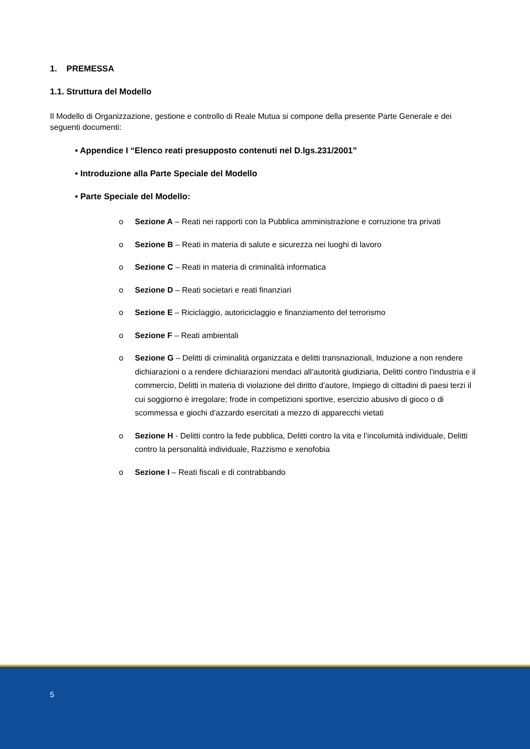1. PREMESSA
1.1. Struttura del Modello
Il Modello di Organizzazione, gestione e controllo di Reale Mutua si compone della presente Parte Generale e dei seguenti documenti:
• Appendice I “Elenco reati presupposto contenuti nel D.lgs.231/2001”
• Introduzione alla Parte Speciale del Modello
• Parte Speciale del Modello:
o Sezione A – Reati nei rapporti con la Pubblica amministrazione e corruzione tra privati
o Sezione B – Reati in materia di salute e sicurezza nei luoghi di lavoro
o Sezione C – Reati in materia di criminalità informatica
o Sezione D – Reati societari e reati finanziari
o Sezione E – Riciclaggio, autoriciclaggio e finanziamento del terrorismo
o Sezione F – Reati ambientali
o Sezione G – Delitti di criminalità organizzata e delitti transnazionali, Induzione a non rendere dichiarazioni o a rendere dichiarazioni mendaci all’autorità giudiziaria, Delitti contro l’industria e il commercio, Delitti in materia di violazione del diritto d’autore, Impiego di cittadini di paesi terzi il cui soggiorno è irregolare; frode in competizioni sportive, esercizio abusivo di gioco o di scommessa e giochi d’azzardo esercitati a mezzo di apparecchi vietati
o Sezione H - Delitti contro la fede pubblica, Delitti contro la vita e l’incolumità individuale, Delitti contro la personalità individuale, Razzismo e xenofobia
o Sezione I – Reati fiscali e di contrabbando
5